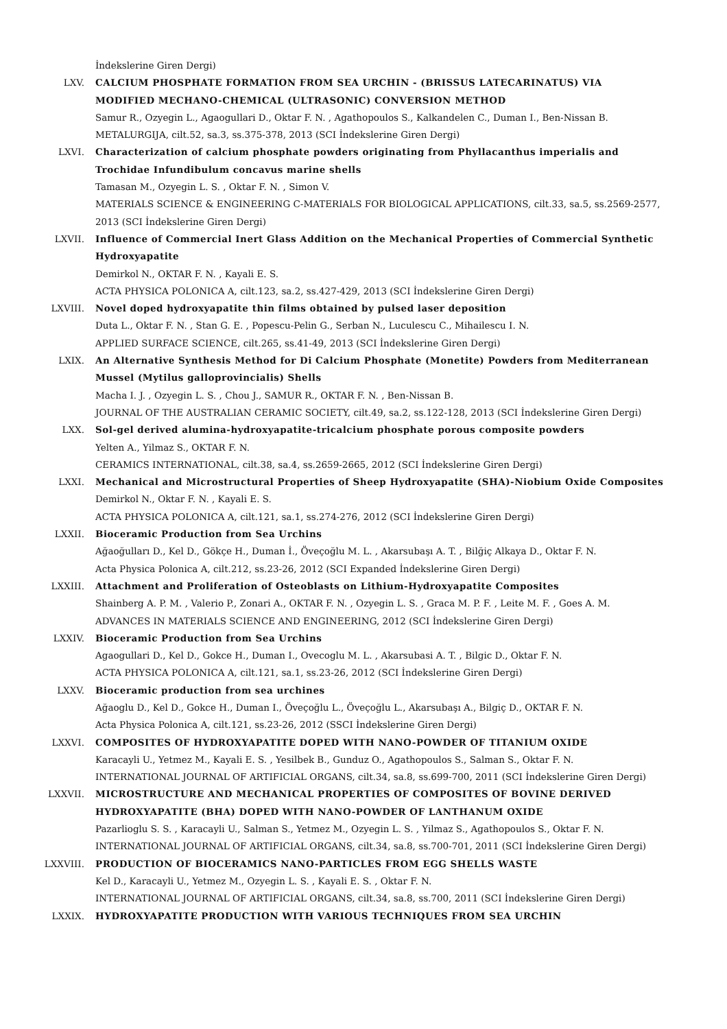İndekslerine Giren Dergi)
LXV. CALCIUM PHOSPHATE FORMATION FROM SEA URCHIN - (BRISSUS LATECARINATUS) VIA MODIFIED MECHANO-CHEMICAL (ULTRASONIC) CONVERSION METHOD
Samur R., Ozyegin L., Agaogullari D., Oktar F. N. , Agathopoulos S., Kalkandelen C., Duman I., Ben-Nissan B.
METALURGIJA, cilt.52, sa.3, ss.375-378, 2013 (SCI İndekslerine Giren Dergi)
LXVI. Characterization of calcium phosphate powders originating from Phyllacanthus imperialis and Trochidae Infundibulum concavus marine shells
Tamasan M., Ozyegin L. S. , Oktar F. N. , Simon V.
MATERIALS SCIENCE & ENGINEERING C-MATERIALS FOR BIOLOGICAL APPLICATIONS, cilt.33, sa.5, ss.2569-2577, 2013 (SCI İndekslerine Giren Dergi)
LXVII. Influence of Commercial Inert Glass Addition on the Mechanical Properties of Commercial Synthetic Hydroxyapatite
Demirkol N., OKTAR F. N. , Kayali E. S.
ACTA PHYSICA POLONICA A, cilt.123, sa.2, ss.427-429, 2013 (SCI İndekslerine Giren Dergi)
LXVIII. Novel doped hydroxyapatite thin films obtained by pulsed laser deposition
Duta L., Oktar F. N. , Stan G. E. , Popescu-Pelin G., Serban N., Luculescu C., Mihailescu I. N.
APPLIED SURFACE SCIENCE, cilt.265, ss.41-49, 2013 (SCI İndekslerine Giren Dergi)
LXIX. An Alternative Synthesis Method for Di Calcium Phosphate (Monetite) Powders from Mediterranean Mussel (Mytilus galloprovincialis) Shells
Macha I. J. , Ozyegin L. S. , Chou J., SAMUR R., OKTAR F. N. , Ben-Nissan B.
JOURNAL OF THE AUSTRALIAN CERAMIC SOCIETY, cilt.49, sa.2, ss.122-128, 2013 (SCI İndekslerine Giren Dergi)
LXX. Sol-gel derived alumina-hydroxyapatite-tricalcium phosphate porous composite powders
Yelten A., Yilmaz S., OKTAR F. N.
CERAMICS INTERNATIONAL, cilt.38, sa.4, ss.2659-2665, 2012 (SCI İndekslerine Giren Dergi)
LXXI. Mechanical and Microstructural Properties of Sheep Hydroxyapatite (SHA)-Niobium Oxide Composites
Demirkol N., Oktar F. N. , Kayali E. S.
ACTA PHYSICA POLONICA A, cilt.121, sa.1, ss.274-276, 2012 (SCI İndekslerine Giren Dergi)
LXXII. Bioceramic Production from Sea Urchins
Ağaoğulları D., Kel D., Gökçe H., Duman İ., Öveçoğlu M. L. , Akarsubaşı A. T. , Bilğiç Alkaya D., Oktar F. N.
Acta Physica Polonica A, cilt.212, ss.23-26, 2012 (SCI Expanded İndekslerine Giren Dergi)
LXXIII. Attachment and Proliferation of Osteoblasts on Lithium-Hydroxyapatite Composites
Shainberg A. P. M. , Valerio P., Zonari A., OKTAR F. N. , Ozyegin L. S. , Graca M. P. F. , Leite M. F. , Goes A. M.
ADVANCES IN MATERIALS SCIENCE AND ENGINEERING, 2012 (SCI İndekslerine Giren Dergi)
LXXIV. Bioceramic Production from Sea Urchins
Agaogullari D., Kel D., Gokce H., Duman I., Ovecoglu M. L. , Akarsubasi A. T. , Bilgic D., Oktar F. N.
ACTA PHYSICA POLONICA A, cilt.121, sa.1, ss.23-26, 2012 (SCI İndekslerine Giren Dergi)
LXXV. Bioceramic production from sea urchines
Ağaoglu D., Kel D., Gokce H., Duman I., Öveçoğlu L., Öveçoğlu L., Akarsubaşı A., Bilgiç D., OKTAR F. N.
Acta Physica Polonica A, cilt.121, ss.23-26, 2012 (SSCI İndekslerine Giren Dergi)
LXXVI. COMPOSITES OF HYDROXYAPATITE DOPED WITH NANO-POWDER OF TITANIUM OXIDE
Karacayli U., Yetmez M., Kayali E. S. , Yesilbek B., Gunduz O., Agathopoulos S., Salman S., Oktar F. N.
INTERNATIONAL JOURNAL OF ARTIFICIAL ORGANS, cilt.34, sa.8, ss.699-700, 2011 (SCI İndekslerine Giren Dergi)
LXXVII. MICROSTRUCTURE AND MECHANICAL PROPERTIES OF COMPOSITES OF BOVINE DERIVED HYDROXYAPATITE (BHA) DOPED WITH NANO-POWDER OF LANTHANUM OXIDE
Pazarlioglu S. S. , Karacayli U., Salman S., Yetmez M., Ozyegin L. S. , Yilmaz S., Agathopoulos S., Oktar F. N.
INTERNATIONAL JOURNAL OF ARTIFICIAL ORGANS, cilt.34, sa.8, ss.700-701, 2011 (SCI İndekslerine Giren Dergi)
LXXVIII. PRODUCTION OF BIOCERAMICS NANO-PARTICLES FROM EGG SHELLS WASTE
Kel D., Karacayli U., Yetmez M., Ozyegin L. S. , Kayali E. S. , Oktar F. N.
INTERNATIONAL JOURNAL OF ARTIFICIAL ORGANS, cilt.34, sa.8, ss.700, 2011 (SCI İndekslerine Giren Dergi)
LXXIX. HYDROXYAPATITE PRODUCTION WITH VARIOUS TECHNIQUES FROM SEA URCHIN